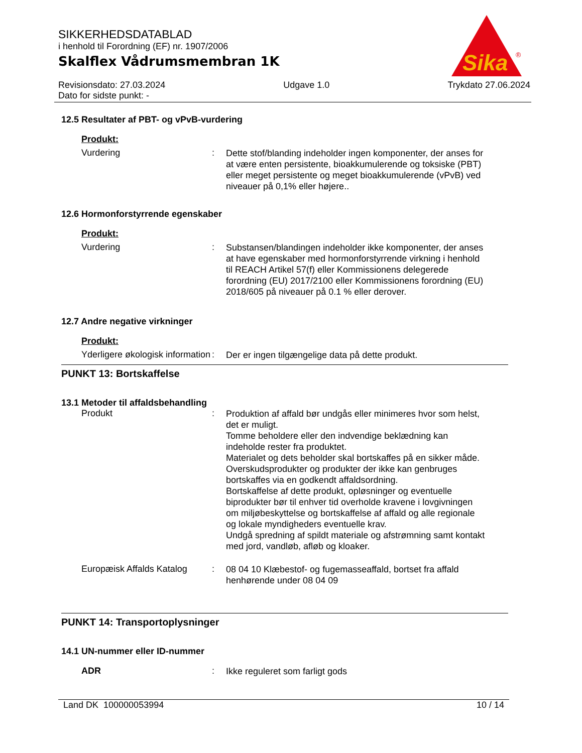SIKKERHEDSDATABLAD
i henhold til Forordning (EF) nr. 1907/2006
Skalflex Vådrumsmembran 1K
Revisionsdato: 27.03.2024
Dato for sidste punkt: - Udgave 1.0 Trykdato 27.06.2024
Sika
®
12.5 Resultater af PBT- og vPvB-vurdering
Produkt:
Vurdering: Dette stof/blanding indeholder ingen komponenter, der anses for at være enten persistente, bioakkumulerende og toksiske (PBT) eller meget persistente og meget bioakkumulerende (vPvB) ved niveauer på 0,1% eller højere..
12.6 Hormonforstyrrende egenskaber
Produkt:
Vurdering: Substansen/blandingen indeholder ikke komponenter, der anses at have egenskaber med hormonforstyrrende virkning i henhold til REACH Artikel 57(f) eller Kommissionens delegerede forordning (EU) 2017/2100 eller Kommissionens forordning (EU) 2018/605 på niveauer på 0.1 % eller derover.
12.7 Andre negative virkninger
Produkt:
Yderligere økologisk information: Der er ingen tilgængelige data på dette produkt.
PUNKT 13: Bortskaffelse
13.1 Metoder til affaldsbehandling
Produkt: Produktion af affald bør undgås eller minimeres hvor som helst, det er muligt.
Tomme beholdere eller den indvendige beklædning kan indeholde rester fra produktet.
Materialet og dets beholder skal bortskaffes på en sikker måde.
Overskudsprodukter og produkter der ikke kan genbruges bortskaffes via en godkendt affaldsordning.
Bortskaffelse af dette produkt, opløsninger og eventuelle biprodukter bør til enhver tid overholde kravene i lovgivningen om miljøbeskyttelse og bortskaffelse af affald og alle regionale og lokale myndigheders eventuelle krav.
Undgå spredning af spildt materiale og afstrømning samt kontakt med jord, vandløb, afløb og kloaker.
Europæisk Affalds Katalog: 08 04 10 Klæbestof- og fugemasseaffald, bortset fra affald henhørende under 08 04 09
PUNKT 14: Transportoplysninger
14.1 UN-nummer eller ID-nummer
ADR: Ikke reguleret som farligt gods
Land DK 100000053994 10 / 14